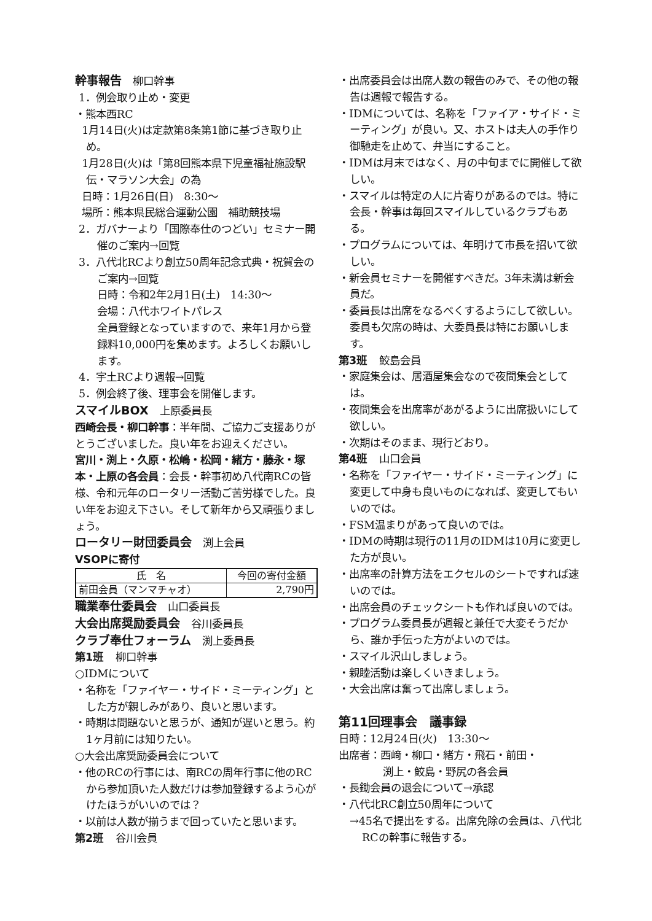幹事報告 柳口幹事
1．例会取り止め・変更
・熊本西RC
1月14日(火)は定款第8条第1節に基づき取り止め。
1月28日(火)は「第8回熊本県下児童福祉施設駅伝・マラソン大会」の為
日時：1月26日(日)　8:30～
場所：熊本県民総合運動公園　補助競技場
2．ガバナーより「国際奉仕のつどい」セミナー開催のご案内→回覧
3．八代北RCより創立50周年記念式典・祝賀会のご案内→回覧
日時：令和2年2月1日(土)　14:30～
会場：八代ホワイトパレス
全員登録となっていますので、来年1月から登録料10,000円を集めます。よろしくお願いします。
4．宇土RCより週報→回覧
5．例会終了後、理事会を開催します。
スマイルBOX 上原委員長
西崎会長・柳口幹事：半年間、ご協力ご支援ありがとうございました。良い年をお迎えください。
宮川・渕上・久原・松嶋・松岡・緒方・藤永・塚本・上原の各会員：会長・幹事初め八代南RCの皆様、令和元年のロータリー活動ご苦労様でした。良い年をお迎え下さい。そして新年から又頑張りましょう。
ロータリー財団委員会 渕上会員
VSOPに寄付
| 氏 名 | 今回の寄付金額 |
| --- | --- |
| 前田会員（マンマチャオ） | 2,790円 |
職業奉仕委員会 山口委員長
大会出席奨励委員会 谷川委員長
クラブ奉仕フォーラム 渕上委員長
第1班 柳口幹事
○IDMについて
・名称を「ファイヤー・サイド・ミーティング」とした方が親しみがあり、良いと思います。
・時期は問題ないと思うが、通知が遅いと思う。約1ヶ月前には知りたい。
○大会出席奨励委員会について
・他のRCの行事には、南RCの周年行事に他のRCから参加頂いた人数だけは参加登録するよう心がけたほうがいいのでは？
・以前は人数が揃うまで回っていたと思います。
第2班 谷川会員
・出席委員会は出席人数の報告のみで、その他の報告は週報で報告する。
・IDMについては、名称を「ファイア・サイド・ミーティング」が良い。又、ホストは夫人の手作り御馳走を止めて、弁当にすること。
・IDMは月末ではなく、月の中旬までに開催して欲しい。
・スマイルは特定の人に片寄りがあるのでは。特に会長・幹事は毎回スマイルしているクラブもある。
・プログラムについては、年明けて市長を招いて欲しい。
・新会員セミナーを開催すべきだ。3年未満は新会員だ。
・委員長は出席をなるべくするようにして欲しい。委員も欠席の時は、大委員長は特にお願いします。
第3班 鮫島会員
・家庭集会は、居酒屋集会なので夜間集会としては。
・夜間集会を出席率があがるように出席扱いにして欲しい。
・次期はそのまま、現行どおり。
第4班 山口会員
・名称を「ファイヤー・サイド・ミーティング」に変更して中身も良いものになれば、変更してもいいのでは。
・FSM温まりがあって良いのでは。
・IDMの時期は現行の11月のIDMは10月に変更した方が良い。
・出席率の計算方法をエクセルのシートですれば速いのでは。
・出席会員のチェックシートも作れば良いのでは。
・プログラム委員長が週報と兼任で大変そうだから、誰か手伝った方がよいのでは。
・スマイル沢山しましょう。
・親睦活動は楽しくいきましょう。
・大会出席は奮って出席しましょう。
第11回理事会　議事録
日時：12月24日(火)　13:30～
出席者：西﨑・柳口・緒方・飛石・前田・
渕上・鮫島・野尻の各会員
・長鋤会員の退会について→承認
・八代北RC創立50周年について
→45名で提出をする。出席免除の会員は、八代北RCの幹事に報告する。